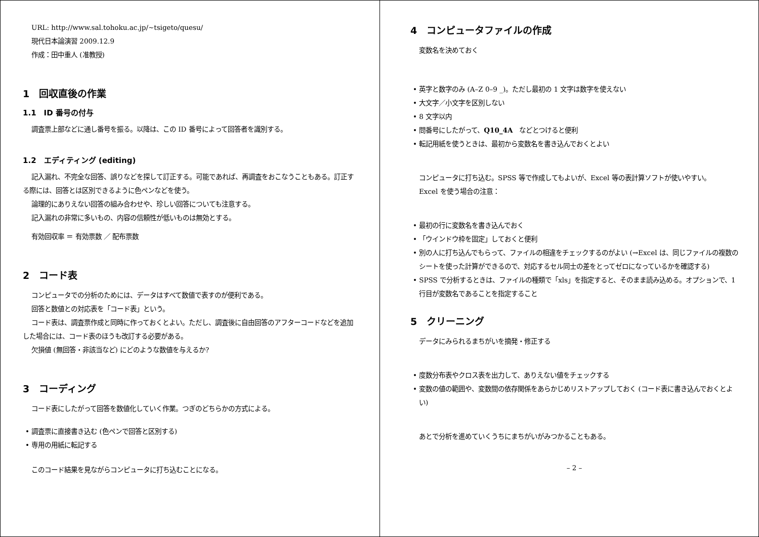URL: http://www.sal.tohoku.ac.jp/∼tsigeto/quesu/
現代日本論演習 2009.12.9
作成：田中重人 (准教授)
1　回収直後の作業
1.1　ID 番号の付与
調査票上部などに通し番号を振る。以降は、この ID 番号によって回答者を識別する。
1.2　エディティング (editing)
記入漏れ、不完全な回答、誤りなどを探して訂正する。可能であれば、再調査をおこなうこともある。訂正する際には、回答とは区別できるように色ペンなどを使う。
論理的にありえない回答の組み合わせや、珍しい回答についても注意する。
記入漏れの非常に多いもの、内容の信頼性が低いものは無効とする。
有効回収率 ＝ 有効票数 ／ 配布票数
2　コード表
コンピュータでの分析のためには、データはすべて数値で表すのが便利である。
回答と数値との対応表を「コード表」という。
コード表は、調査票作成と同時に作っておくとよい。ただし、調査後に自由回答のアフターコードなどを追加した場合には、コード表のほうも改訂する必要がある。
欠損値 (無回答・非該当など) にどのような数値を与えるか?
3　コーディング
コード表にしたがって回答を数値化していく作業。つぎのどちらかの方式による。
• 調査票に直接書き込む (色ペンで回答と区別する)
• 専用の用紙に転記する
このコード結果を見ながらコンピュータに打ち込むことになる。
4　コンピュータファイルの作成
変数名を決めておく
• 英字と数字のみ (A–Z 0–9 _)。ただし最初の 1 文字は数字を使えない
• 大文字／小文字を区別しない
• 8 文字以内
• 問番号にしたがって、Q10_4A　などとつけると便利
• 転記用紙を使うときは、最初から変数名を書き込んでおくとよい
コンピュータに打ち込む。SPSS 等で作成してもよいが、Excel 等の表計算ソフトが使いやすい。
Excel を使う場合の注意：
• 最初の行に変数名を書き込んでおく
• 「ウインドウ枠を固定」しておくと便利
• 別の人に打ち込んでもらって、ファイルの相違をチェックするのがよい (→Excel は、同じファイルの複数のシートを使った計算ができるので、対応するセル同士の差をとってゼロになっているかを確認する)
• SPSS で分析するときは、ファイルの種類で「xls」を指定すると、そのまま読み込める。オプションで、1 行目が変数名であることを指定すること
5　クリーニング
データにみられるまちがいを摘発・修正する
• 度数分布表やクロス表を出力して、ありえない値をチェックする
• 変数の値の範囲や、変数間の依存関係をあらかじめリストアップしておく (コード表に書き込んでおくとよい)
あとで分析を進めていくうちにまちがいがみつかることもある。
– 2 –